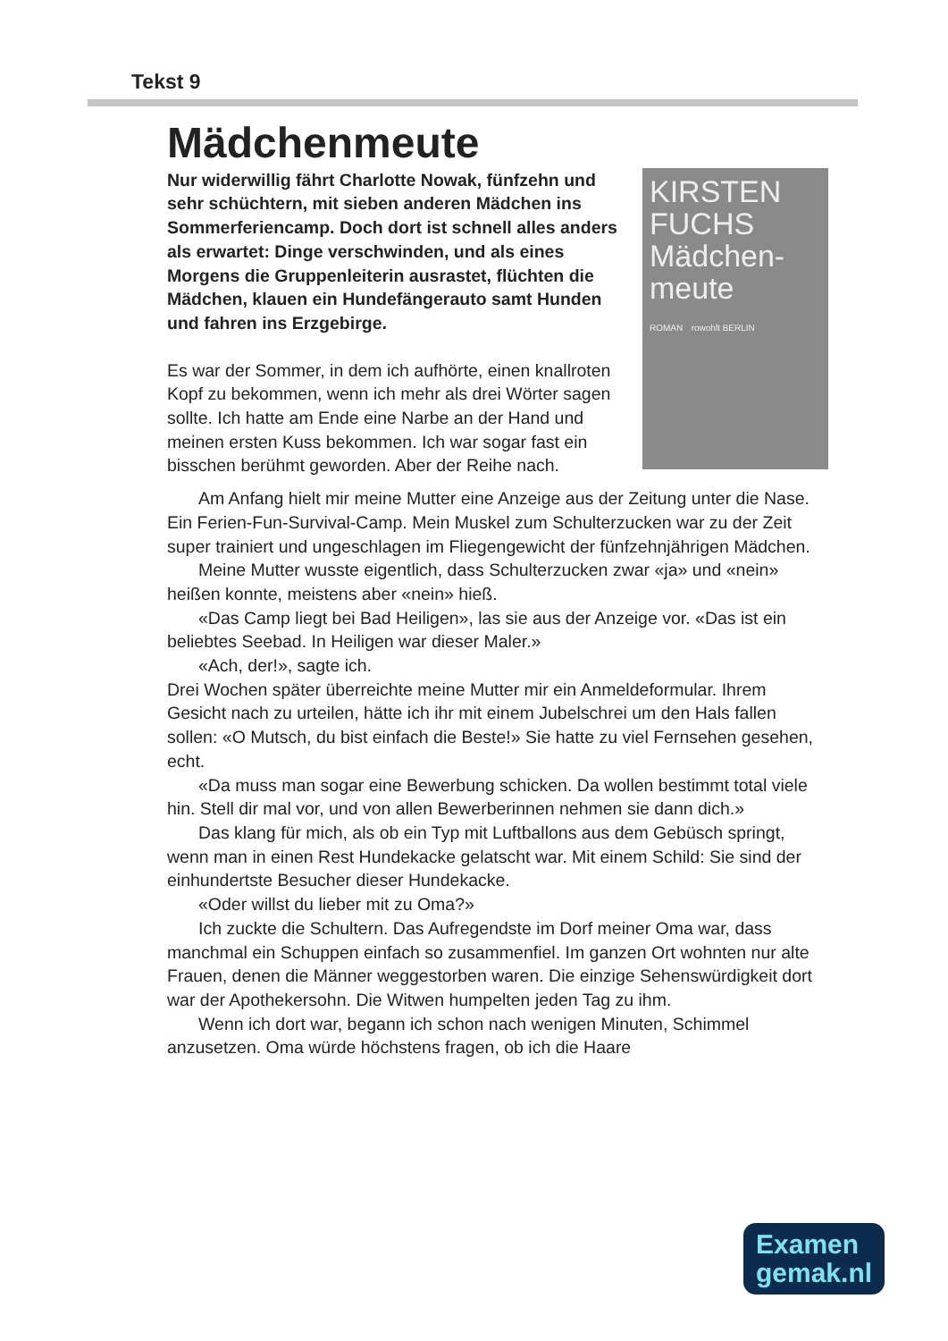Tekst 9
Mädchenmeute
KIRSTEN FUCHS
Mädchen-
meute
ROMAN rowohlt BERLIN
Nur widerwillig fährt Charlotte Nowak, fünfzehn und sehr schüchtern, mit sieben anderen Mädchen ins Sommerferiencamp. Doch dort ist schnell alles anders als erwartet: Dinge verschwinden, und als eines Morgens die Gruppenleiterin ausrastet, flüchten die Mädchen, klauen ein Hundefängerauto samt Hunden und fahren ins Erzgebirge.
Es war der Sommer, in dem ich aufhörte, einen knallroten Kopf zu bekommen, wenn ich mehr als drei Wörter sagen sollte. Ich hatte am Ende eine Narbe an der Hand und meinen ersten Kuss bekommen. Ich war sogar fast ein bisschen berühmt geworden. Aber der Reihe nach.
Am Anfang hielt mir meine Mutter eine Anzeige aus der Zeitung unter die Nase. Ein Ferien-Fun-Survival-Camp. Mein Muskel zum Schulter­zucken war zu der Zeit super trainiert und ungeschlagen im Fliegen­gewicht der fünfzehnjährigen Mädchen.
Meine Mutter wusste eigentlich, dass Schulterzucken zwar «ja» und «nein» heißen konnte, meistens aber «nein» hieß.
«Das Camp liegt bei Bad Heiligen», las sie aus der Anzeige vor. «Das ist ein beliebtes Seebad. In Heiligen war dieser Maler.»
«Ach, der!», sagte ich.
Drei Wochen später überreichte meine Mutter mir ein Anmeldeformular. Ihrem Gesicht nach zu urteilen, hätte ich ihr mit einem Jubelschrei um den Hals fallen sollen: «O Mutsch, du bist einfach die Beste!» Sie hatte zu viel Fernsehen gesehen, echt.
«Da muss man sogar eine Bewerbung schicken. Da wollen bestimmt total viele hin. Stell dir mal vor, und von allen Bewerberinnen nehmen sie dann dich.»
Das klang für mich, als ob ein Typ mit Luftballons aus dem Gebüsch springt, wenn man in einen Rest Hundekacke gelatscht war. Mit einem Schild: Sie sind der einhundertste Besucher dieser Hundekacke.
«Oder willst du lieber mit zu Oma?»
Ich zuckte die Schultern. Das Aufregendste im Dorf meiner Oma war, dass manchmal ein Schuppen einfach so zusammenfiel. Im ganzen Ort wohnten nur alte Frauen, denen die Männer weggestorben waren. Die einzige Sehenswürdigkeit dort war der Apothekersohn. Die Witwen humpelten jeden Tag zu ihm.
Wenn ich dort war, begann ich schon nach wenigen Minuten, Schimmel anzusetzen. Oma würde höchstens fragen, ob ich die Haare
Examen
gemak.nl